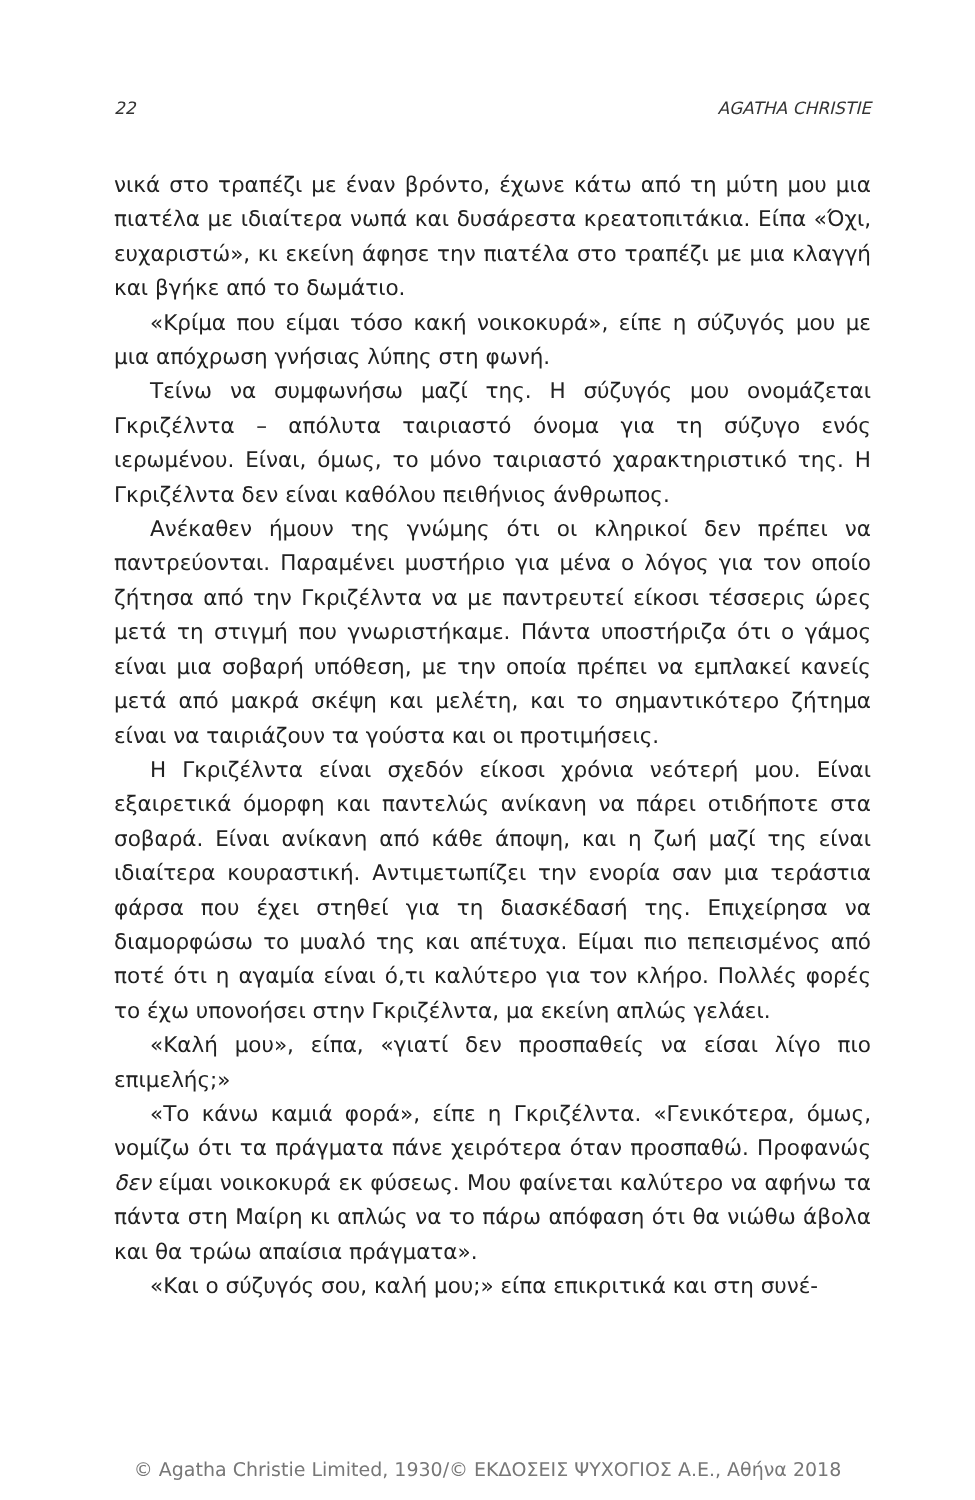22 AGATHA CHRISTIE
νικά στο τραπέζι με έναν βρόντο, έχωνε κάτω από τη μύτη μου μια πιατέλα με ιδιαίτερα νωπά και δυσάρεστα κρεατοπιτάκια. Είπα «Όχι, ευχαριστώ», κι εκείνη άφησε την πιατέλα στο τραπέζι με μια κλαγγή και βγήκε από το δωμάτιο.
«Κρίμα που είμαι τόσο κακή νοικοκυρά», είπε η σύζυγός μου με μια απόχρωση γνήσιας λύπης στη φωνή.
Τείνω να συμφωνήσω μαζί της. Η σύζυγός μου ονομάζεται Γκριζέλντα – απόλυτα ταιριαστό όνομα για τη σύζυγο ενός ιερωμένου. Είναι, όμως, το μόνο ταιριαστό χαρακτηριστικό της. Η Γκριζέλντα δεν είναι καθόλου πειθήνιος άνθρωπος.
Ανέκαθεν ήμουν της γνώμης ότι οι κληρικοί δεν πρέπει να παντρεύονται. Παραμένει μυστήριο για μένα ο λόγος για τον οποίο ζήτησα από την Γκριζέλντα να με παντρευτεί είκοσι τέσσερις ώρες μετά τη στιγμή που γνωριστήκαμε. Πάντα υποστήριζα ότι ο γάμος είναι μια σοβαρή υπόθεση, με την οποία πρέπει να εμπλακεί κανείς μετά από μακρά σκέψη και μελέτη, και το σημαντικότερο ζήτημα είναι να ταιριάζουν τα γούστα και οι προτιμήσεις.
Η Γκριζέλντα είναι σχεδόν είκοσι χρόνια νεότερή μου. Είναι εξαιρετικά όμορφη και παντελώς ανίκανη να πάρει οτιδήποτε στα σοβαρά. Είναι ανίκανη από κάθε άποψη, και η ζωή μαζί της είναι ιδιαίτερα κουραστική. Αντιμετωπίζει την ενορία σαν μια τεράστια φάρσα που έχει στηθεί για τη διασκέδασή της. Επιχείρησα να διαμορφώσω το μυαλό της και απέτυχα. Είμαι πιο πεπεισμένος από ποτέ ότι η αγαμία είναι ό,τι καλύτερο για τον κλήρο. Πολλές φορές το έχω υπονοήσει στην Γκριζέλντα, μα εκείνη απλώς γελάει.
«Καλή μου», είπα, «γιατί δεν προσπαθείς να είσαι λίγο πιο επιμελής;»
«Το κάνω καμιά φορά», είπε η Γκριζέλντα. «Γενικότερα, όμως, νομίζω ότι τα πράγματα πάνε χειρότερα όταν προσπαθώ. Προφανώς δεν είμαι νοικοκυρά εκ φύσεως. Μου φαίνεται καλύτερο να αφήνω τα πάντα στη Μαίρη κι απλώς να το πάρω απόφαση ότι θα νιώθω άβολα και θα τρώω απαίσια πράγματα».
«Και ο σύζυγός σου, καλή μου;» είπα επικριτικά και στη συνέ-
© Agatha Christie Limited, 1930/© ΕΚΔΟΣΕΙΣ ΨΥΧΟΓΙΟΣ Α.Ε., Αθήνα 2018